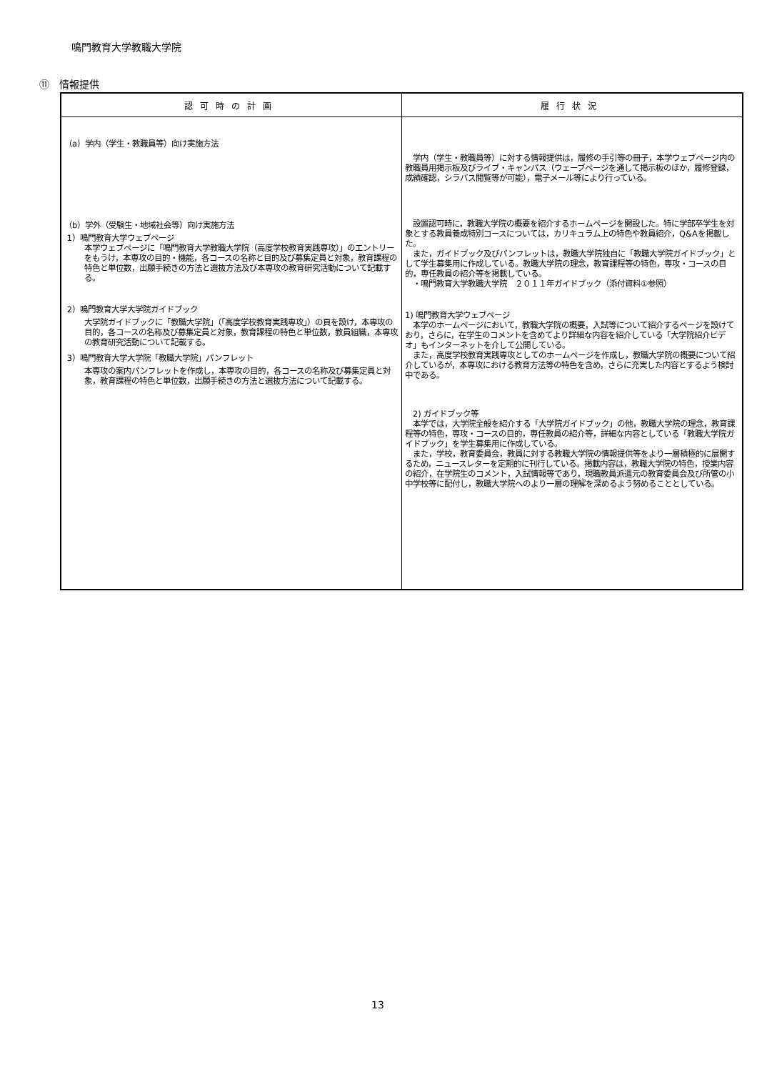鳴門教育大学教職大学院
⑪　情報提供
| 認可時の計画 | 履行状況 |
| --- | --- |
| （a）学内（学生・教職員等）向け実施方法 （b）学外（受験生・地域社会等）向け実施方法 1）鳴門教育大学ウェブページ 本学ウェブページに「鳴門教育大学教職大学院（高度学校教育実践専攻）」のエントリーをもうけ，本専攻の目的・機能，各コースの名称と目的及び募集定員と対象，教育課程の特色と単位数，出願手続きの方法と選抜方法及び本専攻の教育研究活動について記載する。 2）鳴門教育大学大学院ガイドブック 大学院ガイドブックに「教職大学院」（「高度学校教育実践専攻」）の頁を設け，本専攻の目的，各コースの名称及び募集定員と対象，教育課程の特色と単位数，教員組織，本専攻の教育研究活動について記載する。 3）鳴門教育大学大学院「教職大学院」パンフレット 本専攻の案内パンフレットを作成し，本専攻の目的，各コースの名称及び募集定員と対象，教育課程の特色と単位数，出願手続きの方法と選抜方法について記載する。 | 学内（学生・教職員等）に対する情報提供は，履修の手引等の冊子，本学ウェブページ内の教職員用掲示板及びライブ・キャンパス（ウェーブページを通して掲示板のほか，履修登録，成績確認，シラバス閲覧等が可能），電子メール等により行っている。 設置認可時に，教職大学院の概要を紹介するホームページを開設した。特に学部卒学生を対象とする教員養成特別コースについては，カリキュラム上の特色や教員紹介，Q&Aを掲載した。 また，ガイドブック及びパンフレットは，教職大学院独自に「教職大学院ガイドブック」として学生募集用に作成している。教職大学院の理念，教育課程等の特色，専攻・コースの目的，専任教員の紹介等を掲載している。 ・鳴門教育大学教職大学院 ２０１１年ガイドブック（添付資料①参照） 1) 鳴門教育大学ウェブページ 本学のホームページにおいて，教職大学院の概要，入試等について紹介するページを設けており，さらに，在学生のコメントを含めてより詳細な内容を紹介している「大学院紹介ビデオ」もインターネットを介して公開している。 また，高度学校教育実践専攻としてのホームページを作成し，教職大学院の概要について紹介しているが，本専攻における教育方法等の特色を含め，さらに充実した内容とするよう検討中である。 2) ガイドブック等 本学では，大学院全般を紹介する「大学院ガイドブック」の他，教職大学院の理念，教育課程等の特色，専攻・コースの目的，専任教員の紹介等，詳細な内容としている「教職大学院ガイドブック」を学生募集用に作成している。 また，学校，教育委員会，教員に対する教職大学院の情報提供等をより一層積極的に展開するため，ニュースレターを定期的に刊行している。掲載内容は，教職大学院の特色，授業内容の紹介，在学院生のコメント，入試情報等であり，現職教員派遣元の教育委員会及び所管の小中学校等に配付し，教職大学院へのより一層の理解を深めるよう努めることとしている。 |
13